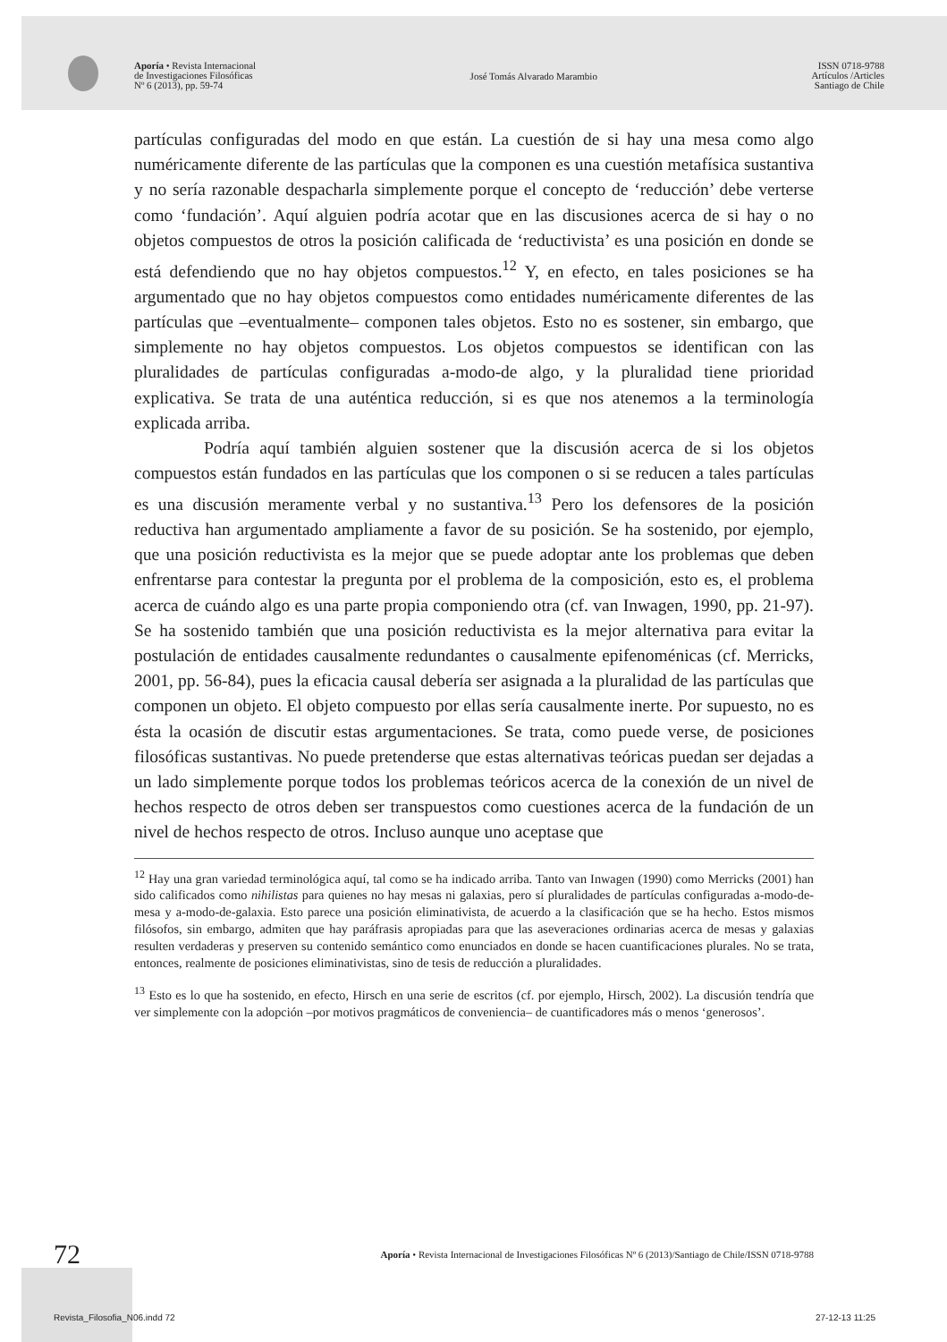Aporía • Revista Internacional
de Investigaciones Filosóficas
Nº 6 (2013), pp. 59-74
José Tomás Alvarado Marambio
ISSN 0718-9788
Artículos /Articles
Santiago de Chile
partículas configuradas del modo en que están. La cuestión de si hay una mesa como algo numéricamente diferente de las partículas que la componen es una cuestión metafísica sustantiva y no sería razonable despacharla simplemente porque el concepto de ‘reducción’ debe verterse como ‘fundación’. Aquí alguien podría acotar que en las discusiones acerca de si hay o no objetos compuestos de otros la posición calificada de ‘reductivista’ es una posición en donde se está defendiendo que no hay objetos compuestos.<sup>12</sup> Y, en efecto, en tales posiciones se ha argumentado que no hay objetos compuestos como entidades numéricamente diferentes de las partículas que –eventualmente– componen tales objetos. Esto no es sostener, sin embargo, que simplemente no hay objetos compuestos. Los objetos compuestos se identifican con las pluralidades de partículas configuradas a-modo-de algo, y la pluralidad tiene prioridad explicativa. Se trata de una auténtica reducción, si es que nos atenemos a la terminología explicada arriba.
Podría aquí también alguien sostener que la discusión acerca de si los objetos compuestos están fundados en las partículas que los componen o si se reducen a tales partículas es una discusión meramente verbal y no sustantiva.<sup>13</sup> Pero los defensores de la posición reductiva han argumentado ampliamente a favor de su posición. Se ha sostenido, por ejemplo, que una posición reductivista es la mejor que se puede adoptar ante los problemas que deben enfrentarse para contestar la pregunta por el problema de la composición, esto es, el problema acerca de cuándo algo es una parte propia componiendo otra (cf. van Inwagen, 1990, pp. 21-97). Se ha sostenido también que una posición reductivista es la mejor alternativa para evitar la postulación de entidades causalmente redundantes o causalmente epifenoménicas (cf. Merricks, 2001, pp. 56-84), pues la eficacia causal debería ser asignada a la pluralidad de las partículas que componen un objeto. El objeto compuesto por ellas sería causalmente inerte. Por supuesto, no es ésta la ocasión de discutir estas argumentaciones. Se trata, como puede verse, de posiciones filosóficas sustantivas. No puede pretenderse que estas alternativas teóricas puedan ser dejadas a un lado simplemente porque todos los problemas teóricos acerca de la conexión de un nivel de hechos respecto de otros deben ser transpuestos como cuestiones acerca de la fundación de un nivel de hechos respecto de otros. Incluso aunque uno aceptase que
<sup>12</sup> Hay una gran variedad terminológica aquí, tal como se ha indicado arriba. Tanto van Inwagen (1990) como Merricks (2001) han sido calificados como nihilistas para quienes no hay mesas ni galaxias, pero sí pluralidades de partículas configuradas a-modo-de-mesa y a-modo-de-galaxia. Esto parece una posición eliminativista, de acuerdo a la clasificación que se ha hecho. Estos mismos filósofos, sin embargo, admiten que hay paráfrasis apropiadas para que las aseveraciones ordinarias acerca de mesas y galaxias resulten verdaderas y preserven su contenido semántico como enunciados en donde se hacen cuantificaciones plurales. No se trata, entonces, realmente de posiciones eliminativistas, sino de tesis de reducción a pluralidades.
<sup>13</sup> Esto es lo que ha sostenido, en efecto, Hirsch en una serie de escritos (cf. por ejemplo, Hirsch, 2002). La discusión tendría que ver simplemente con la adopción –por motivos pragmáticos de conveniencia– de cuantificadores más o menos ‘generosos’.
72
Aporía • Revista Internacional de Investigaciones Filosóficas Nº 6 (2013)/Santiago de Chile/ISSN 0718-9788
Revista_Filosofia_N06.indd 72 27-12-13 11:25